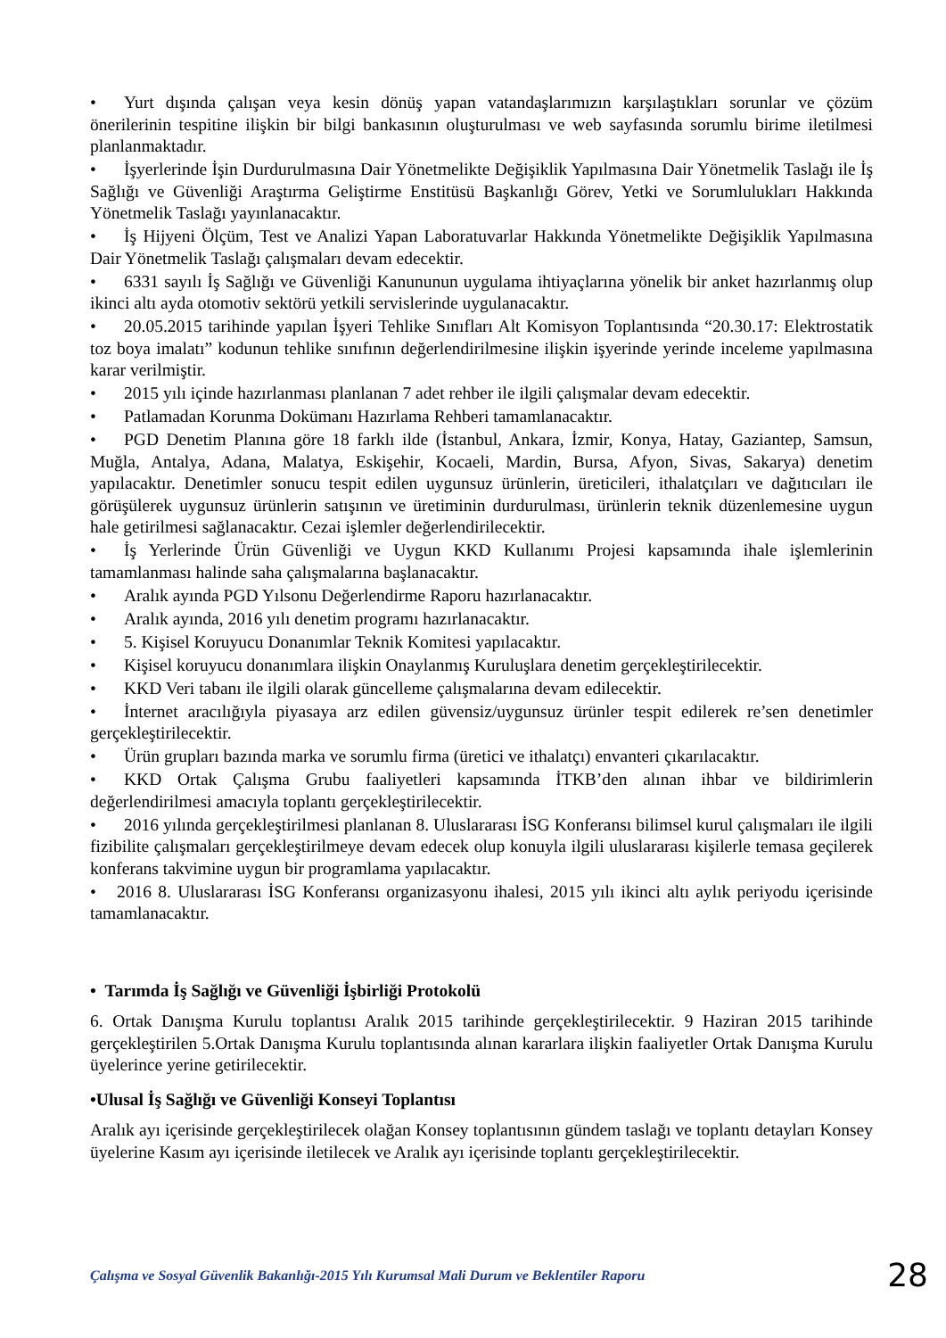• Yurt dışında çalışan veya kesin dönüş yapan vatandaşlarımızın karşılaştıkları sorunlar ve çözüm önerilerinin tespitine ilişkin bir bilgi bankasının oluşturulması ve web sayfasında sorumlu birime iletilmesi planlanmaktadır.
• İşyerlerinde İşin Durdurulmasına Dair Yönetmelikte Değişiklik Yapılmasına Dair Yönetmelik Taslağı ile İş Sağlığı ve Güvenliği Araştırma Geliştirme Enstitüsü Başkanlığı Görev, Yetki ve Sorumlulukları Hakkında Yönetmelik Taslağı yayınlanacaktır.
• İş Hijyeni Ölçüm, Test ve Analizi Yapan Laboratuvarlar Hakkında Yönetmelikte Değişiklik Yapılmasına Dair Yönetmelik Taslağı çalışmaları devam edecektir.
• 6331 sayılı İş Sağlığı ve Güvenliği Kanununun uygulama ihtiyaçlarına yönelik bir anket hazırlanmış olup ikinci altı ayda otomotiv sektörü yetkili servislerinde uygulanacaktır.
• 20.05.2015 tarihinde yapılan İşyeri Tehlike Sınıfları Alt Komisyon Toplantısında “20.30.17: Elektrostatik toz boya imalatı” kodunun tehlike sınıfının değerlendirilmesine ilişkin işyerinde yerinde inceleme yapılmasına karar verilmiştir.
• 2015 yılı içinde hazırlanması planlanan 7 adet rehber ile ilgili çalışmalar devam edecektir.
• Patlamadan Korunma Dokümanı Hazırlama Rehberi tamamlanacaktır.
• PGD Denetim Planına göre 18 farklı ilde (İstanbul, Ankara, İzmir, Konya, Hatay, Gaziantep, Samsun, Muğla, Antalya, Adana, Malatya, Eskişehir, Kocaeli, Mardin, Bursa, Afyon, Sivas, Sakarya) denetim yapılacaktır. Denetimler sonucu tespit edilen uygunsuz ürünlerin, üreticileri, ithalatçıları ve dağıtıcıları ile görüşülerek uygunsuz ürünlerin satışının ve üretiminin durdurulması, ürünlerin teknik düzenlemesine uygun hale getirilmesi sağlanacaktır. Cezai işlemler değerlendirilecektir.
• İş Yerlerinde Ürün Güvenliği ve Uygun KKD Kullanımı Projesi kapsamında ihale işlemlerinin tamamlanması halinde saha çalışmalarına başlanacaktır.
• Aralık ayında PGD Yılsonu Değerlendirme Raporu hazırlanacaktır.
• Aralık ayında, 2016 yılı denetim programı hazırlanacaktır.
• 5. Kişisel Koruyucu Donanımlar Teknik Komitesi yapılacaktır.
• Kişisel koruyucu donanımlara ilişkin Onaylanmış Kuruluşlara denetim gerçekleştirilecektir.
• KKD Veri tabanı ile ilgili olarak güncelleme çalışmalarına devam edilecektir.
• İnternet aracılığıyla piyasaya arz edilen güvensiz/uygunsuz ürünler tespit edilerek re’sen denetimler gerçekleştirilecektir.
• Ürün grupları bazında marka ve sorumlu firma (üretici ve ithalatçı) envanteri çıkarılacaktır.
• KKD Ortak Çalışma Grubu faaliyetleri kapsamında İTKB’den alınan ihbar ve bildirimlerin değerlendirilmesi amacıyla toplantı gerçekleştirilecektir.
• 2016 yılında gerçekleştirilmesi planlanan 8. Uluslararası İSG Konferansı bilimsel kurul çalışmaları ile ilgili fizibilite çalışmaları gerçekleştirilmeye devam edecek olup konuyla ilgili uluslararası kişilerle temasa geçilerek konferans takvimine uygun bir programlama yapılacaktır.
• 2016 8. Uluslararası İSG Konferansı organizasyonu ihalesi, 2015 yılı ikinci altı aylık periyodu içerisinde tamamlanacaktır.
• Tarımda İş Sağlığı ve Güvenliği İşbirliği Protokolü
6. Ortak Danışma Kurulu toplantısı Aralık 2015 tarihinde gerçekleştirilecektir. 9 Haziran 2015 tarihinde gerçekleştirilen 5.Ortak Danışma Kurulu toplantısında alınan kararlara ilişkin faaliyetler Ortak Danışma Kurulu üyelerince yerine getirilecektir.
•Ulusal İş Sağlığı ve Güvenliği Konseyi Toplantısı
Aralık ayı içerisinde gerçekleştirilecek olağan Konsey toplantısının gündem taslağı ve toplantı detayları Konsey üyelerine Kasım ayı içerisinde iletilecek ve Aralık ayı içerisinde toplantı gerçekleştirilecektir.
Çalışma ve Sosyal Güvenlik Bakanlığı-2015 Yılı Kurumsal Mali Durum ve Beklentiler Raporu 28